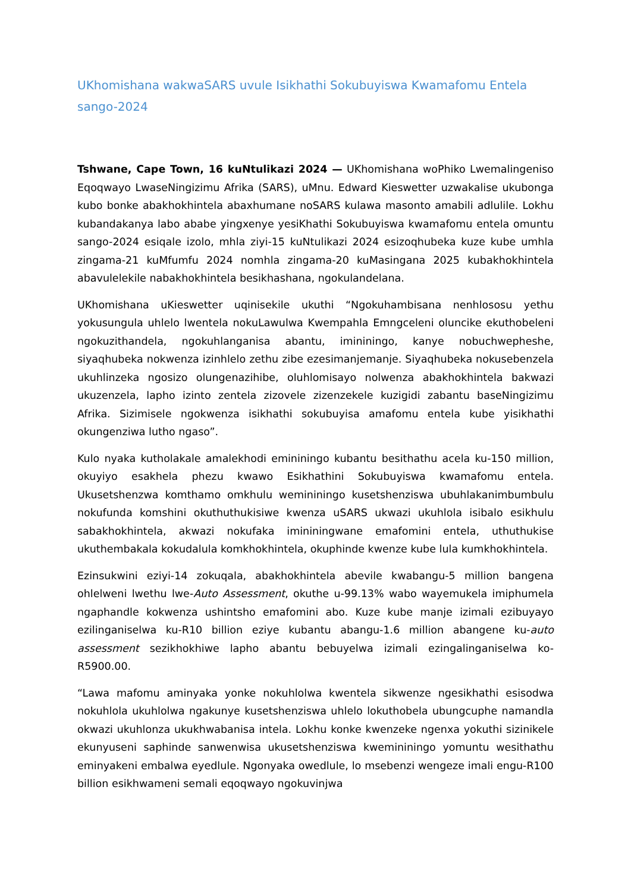UKhomishana wakwaSARS uvule Isikhathi Sokubuyiswa Kwamafomu Entela sango-2024
Tshwane, Cape Town, 16 kuNtulikazi 2024 — UKhomishana woPhiko Lwemalingeniso Eqoqwayo LwaseNingizimu Afrika (SARS), uMnu. Edward Kieswetter uzwakalise ukubonga kubo bonke abakhokhintela abaxhumane noSARS kulawa masonto amabili adlulile. Lokhu kubandakanya labo ababe yingxenye yesiKhathi Sokubuyiswa kwamafomu entela omuntu sango-2024 esiqale izolo, mhla ziyi-15 kuNtulikazi 2024 esizoqhubeka kuze kube umhla zingama-21 kuMfumfu 2024 nomhla zingama-20 kuMasingana 2025 kubakhokhintela abavulelekile nabakhokhintela besikhashana, ngokulandelana.
UKhomishana uKieswetter uqinisekile ukuthi “Ngokuhambisana nenhlososu yethu yokusungula uhlelo lwentela nokuLawulwa Kwempahla Emngceleni oluncike ekuthobeleni ngokuzithandela, ngokuhlanganisa abantu, imininingo, kanye nobuchwepheshe, siyaqhubeka nokwenza izinhlelo zethu zibe ezesimanjemanje. Siyaqhubeka nokusebenzela ukuhlinzeka ngosizo olungenazihibe, oluhlomisayo nolwenza abakhokhintela bakwazi ukuzenzela, lapho izinto zentela zizovele zizenzekele kuzigidi zabantu baseNingizimu Afrika. Sizimisele ngokwenza isikhathi sokubuyisa amafomu entela kube yisikhathi okungenziwa lutho ngaso”.
Kulo nyaka kutholakale amalekhodi emininingo kubantu besithathu acela ku-150 million, okuyiyo esakhela phezu kwawo Esikhathini Sokubuyiswa kwamafomu entela. Ukusetshenzwa komthamo omkhulu wemininingo kusetshenziswa ubuhlakanimbumbulu nokufunda komshini okuthuthukisiwe kwenza uSARS ukwazi ukuhlola isibalo esikhulu sabakhokhintela, akwazi nokufaka imininingwane emafomini entela, uthuthukise ukuthembakala kokudalula komkhokhintela, okuphinde kwenze kube lula kumkhokhintela.
Ezinsukwini eziyi-14 zokuqala, abakhokhintela abevile kwabangu-5 million bangena ohlelweni lwethu lwe-Auto Assessment, okuthe u-99.13% wabo wayemukela imiphumela ngaphandle kokwenza ushintsho emafomini abo. Kuze kube manje izimali ezibuyayo ezilinganiselwa ku-R10 billion eziye kubantu abangu-1.6 million abangene ku-auto assessment sezikhokhiwe lapho abantu bebuyelwa izimali ezingalinganiselwa ko-R5900.00.
“Lawa mafomu aminyaka yonke nokuhlolwa kwentela sikwenze ngesikhathi esisodwa nokuhlola ukuhlolwa ngakunye kusetshenziswa uhlelo lokuthobela ubungcuphe namandla okwazi ukuhlonza ukukhwabanisa intela. Lokhu konke kwenzeke ngenxa yokuthi sizinikele ekunyuseni saphinde sanwenwisa ukusetshenziswa kwemininingo yomuntu wesithathu eminyakeni embalwa eyedlule. Ngonyaka owedlule, lo msebenzi wengeze imali engu-R100 billion esikhwameni semali eqoqwayo ngokuvinjwa